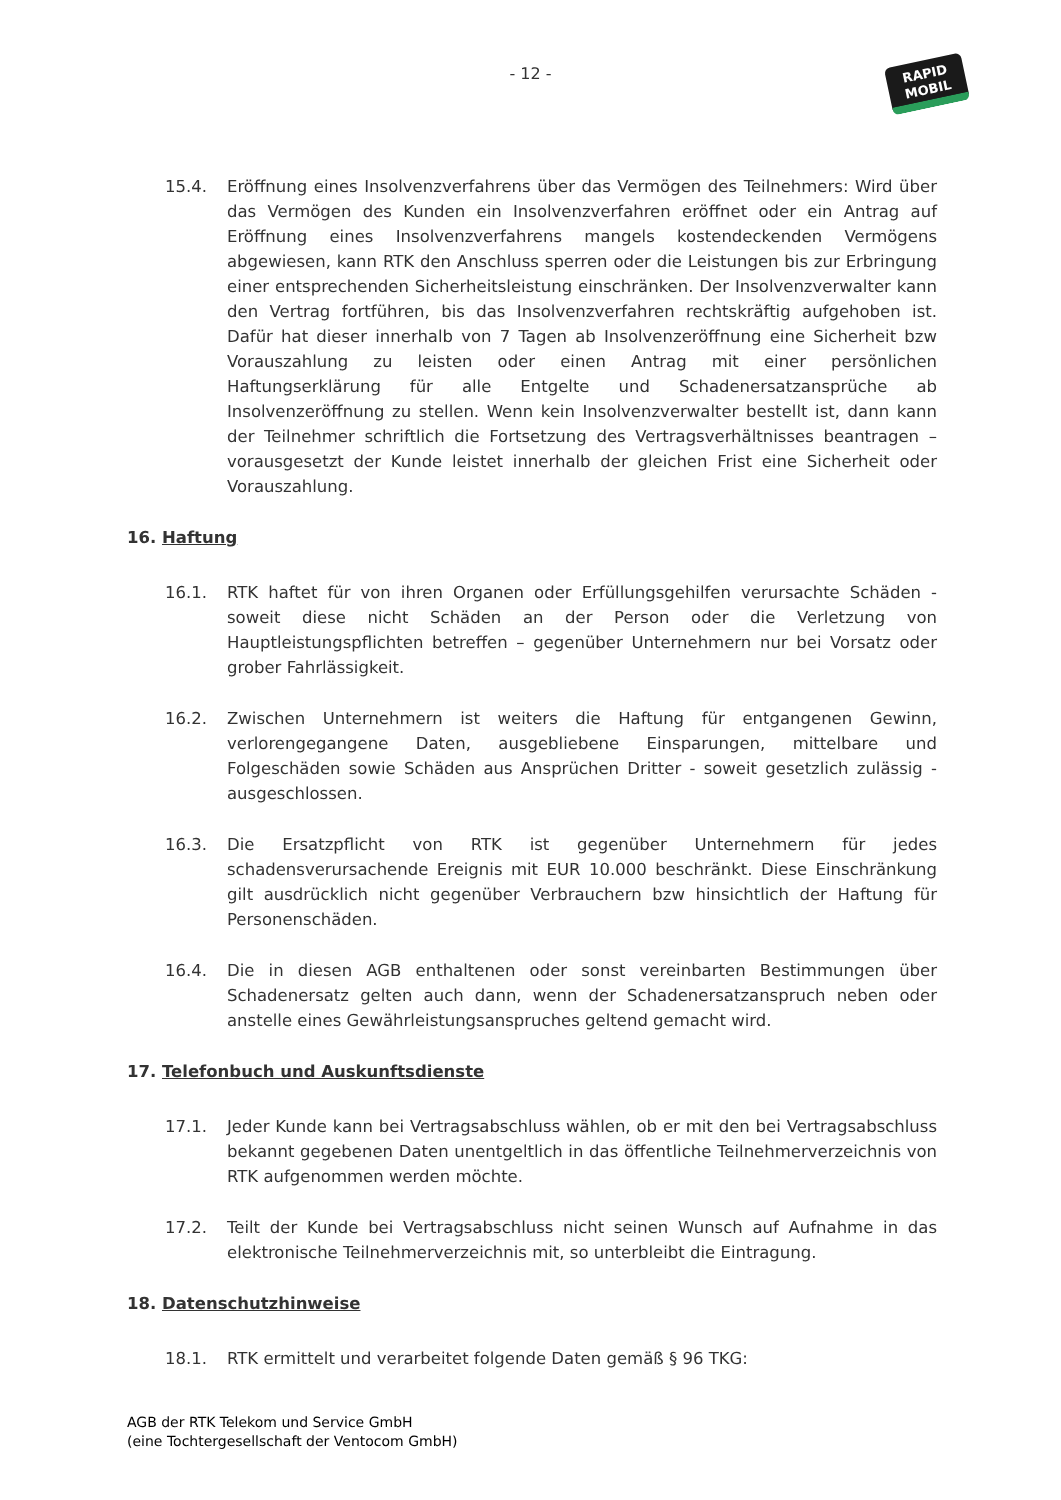- 12 -
RAPID
MOBIL
15.4. Eröffnung eines Insolvenzverfahrens über das Vermögen des Teilnehmers: Wird über das Vermögen des Kunden ein Insolvenzverfahren eröffnet oder ein Antrag auf Eröffnung eines Insolvenzverfahrens mangels kostendeckenden Vermögens abgewiesen, kann RTK den Anschluss sperren oder die Leistungen bis zur Erbringung einer entsprechenden Sicherheitsleistung einschränken. Der Insolvenzverwalter kann den Vertrag fortführen, bis das Insolvenzverfahren rechtskräftig aufgehoben ist. Dafür hat dieser innerhalb von 7 Tagen ab Insolvenzeröffnung eine Sicherheit bzw Vorauszahlung zu leisten oder einen Antrag mit einer persönlichen Haftungserklärung für alle Entgelte und Schadenersatzansprüche ab Insolvenzeröffnung zu stellen. Wenn kein Insolvenzverwalter bestellt ist, dann kann der Teilnehmer schriftlich die Fortsetzung des Vertragsverhältnisses beantragen – vorausgesetzt der Kunde leistet innerhalb der gleichen Frist eine Sicherheit oder Vorauszahlung.
16. Haftung
16.1. RTK haftet für von ihren Organen oder Erfüllungsgehilfen verursachte Schäden - soweit diese nicht Schäden an der Person oder die Verletzung von Hauptleistungspflichten betreffen – gegenüber Unternehmern nur bei Vorsatz oder grober Fahrlässigkeit.
16.2. Zwischen Unternehmern ist weiters die Haftung für entgangenen Gewinn, verlorengegangene Daten, ausgebliebene Einsparungen, mittelbare und Folgeschäden sowie Schäden aus Ansprüchen Dritter - soweit gesetzlich zulässig - ausgeschlossen.
16.3. Die Ersatzpflicht von RTK ist gegenüber Unternehmern für jedes schadensverursachende Ereignis mit EUR 10.000 beschränkt. Diese Einschränkung gilt ausdrücklich nicht gegenüber Verbrauchern bzw hinsichtlich der Haftung für Personenschäden.
16.4. Die in diesen AGB enthaltenen oder sonst vereinbarten Bestimmungen über Schadenersatz gelten auch dann, wenn der Schadenersatzanspruch neben oder anstelle eines Gewährleistungsanspruches geltend gemacht wird.
17. Telefonbuch und Auskunftsdienste
17.1. Jeder Kunde kann bei Vertragsabschluss wählen, ob er mit den bei Vertragsabschluss bekannt gegebenen Daten unentgeltlich in das öffentliche Teilnehmerverzeichnis von RTK aufgenommen werden möchte.
17.2. Teilt der Kunde bei Vertragsabschluss nicht seinen Wunsch auf Aufnahme in das elektronische Teilnehmerverzeichnis mit, so unterbleibt die Eintragung.
18. Datenschutzhinweise
18.1. RTK ermittelt und verarbeitet folgende Daten gemäß § 96 TKG:
AGB der RTK Telekom und Service GmbH
(eine Tochtergesellschaft der Ventocom GmbH)